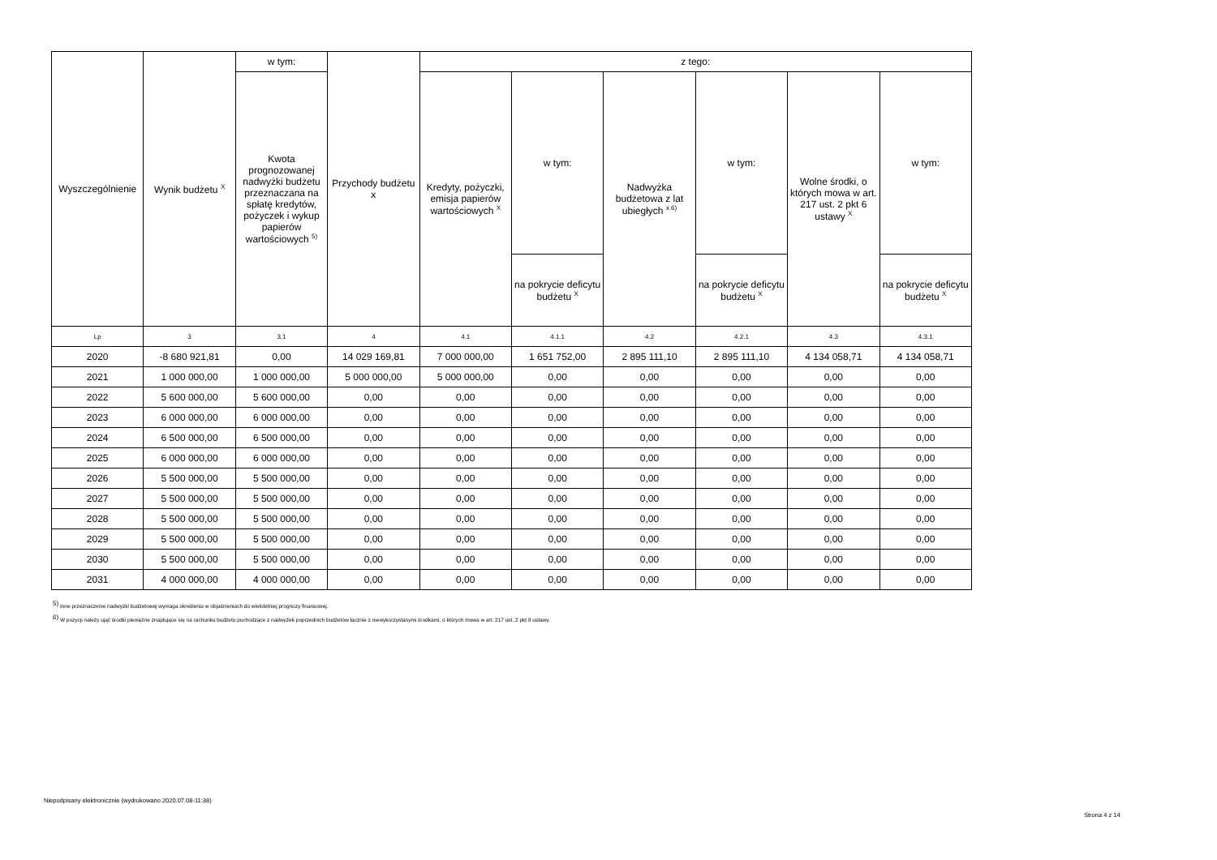| Wyszczególnienie | Wynik budżetu <sup>X</sup> | w tym: | Przychody budżetu x | z tego: | | | | | |
| --- | --- | --- | --- | --- | --- | --- | --- | --- | --- |
| | | Kwota prognozowanej nadwyżki budżetu przeznaczana na spłatę kredytów, pożyczek i wykup papierów wartościowych <sup>5)</sup> | | Kredyty, pożyczki, emisja papierów wartościowych <sup>X</sup> | w tym: | Nadwyżka budżetowa z lat ubiegłych <sup>x 6)</sup> | w tym: | Wolne środki, o których mowa w art. 217 ust. 2 pkt 6 ustawy <sup>X</sup> | w tym: |
| | | | | | na pokrycie deficytu budżetu <sup>X</sup> | | na pokrycie deficytu budżetu <sup>X</sup> | | na pokrycie deficytu budżetu <sup>X</sup> |
| Lp | 3 | 3.1 | 4 | 4.1 | 4.1.1 | 4.2 | 4.2.1 | 4.3 | 4.3.1 |
| 2020 | -8 680 921,81 | 0,00 | 14 029 169,81 | 7 000 000,00 | 1 651 752,00 | 2 895 111,10 | 2 895 111,10 | 4 134 058,71 | 4 134 058,71 |
| 2021 | 1 000 000,00 | 1 000 000,00 | 5 000 000,00 | 5 000 000,00 | 0,00 | 0,00 | 0,00 | 0,00 | 0,00 |
| 2022 | 5 600 000,00 | 5 600 000,00 | 0,00 | 0,00 | 0,00 | 0,00 | 0,00 | 0,00 | 0,00 |
| 2023 | 6 000 000,00 | 6 000 000,00 | 0,00 | 0,00 | 0,00 | 0,00 | 0,00 | 0,00 | 0,00 |
| 2024 | 6 500 000,00 | 6 500 000,00 | 0,00 | 0,00 | 0,00 | 0,00 | 0,00 | 0,00 | 0,00 |
| 2025 | 6 000 000,00 | 6 000 000,00 | 0,00 | 0,00 | 0,00 | 0,00 | 0,00 | 0,00 | 0,00 |
| 2026 | 5 500 000,00 | 5 500 000,00 | 0,00 | 0,00 | 0,00 | 0,00 | 0,00 | 0,00 | 0,00 |
| 2027 | 5 500 000,00 | 5 500 000,00 | 0,00 | 0,00 | 0,00 | 0,00 | 0,00 | 0,00 | 0,00 |
| 2028 | 5 500 000,00 | 5 500 000,00 | 0,00 | 0,00 | 0,00 | 0,00 | 0,00 | 0,00 | 0,00 |
| 2029 | 5 500 000,00 | 5 500 000,00 | 0,00 | 0,00 | 0,00 | 0,00 | 0,00 | 0,00 | 0,00 |
| 2030 | 5 500 000,00 | 5 500 000,00 | 0,00 | 0,00 | 0,00 | 0,00 | 0,00 | 0,00 | 0,00 |
| 2031 | 4 000 000,00 | 4 000 000,00 | 0,00 | 0,00 | 0,00 | 0,00 | 0,00 | 0,00 | 0,00 |
<sup>5)</sup> Inne przeznaczenie nadwyżki budżetowej wymaga określenia w objaśnieniach do wieloletniej prognozy finansowej.
<sup>6)</sup> W pozycji należy ująć środki pieniężne znajdujące się na rachunku budżetu pochodzące z nadwyżek poprzednich budżetów łącznie z niewykorzystanymi środkami, o których mowa w art. 217 ust. 2 pkt 8 ustawy.
Niepodpisany elektronicznie (wydrukowano 2020.07.08-11:38)
Strona 4 z 14